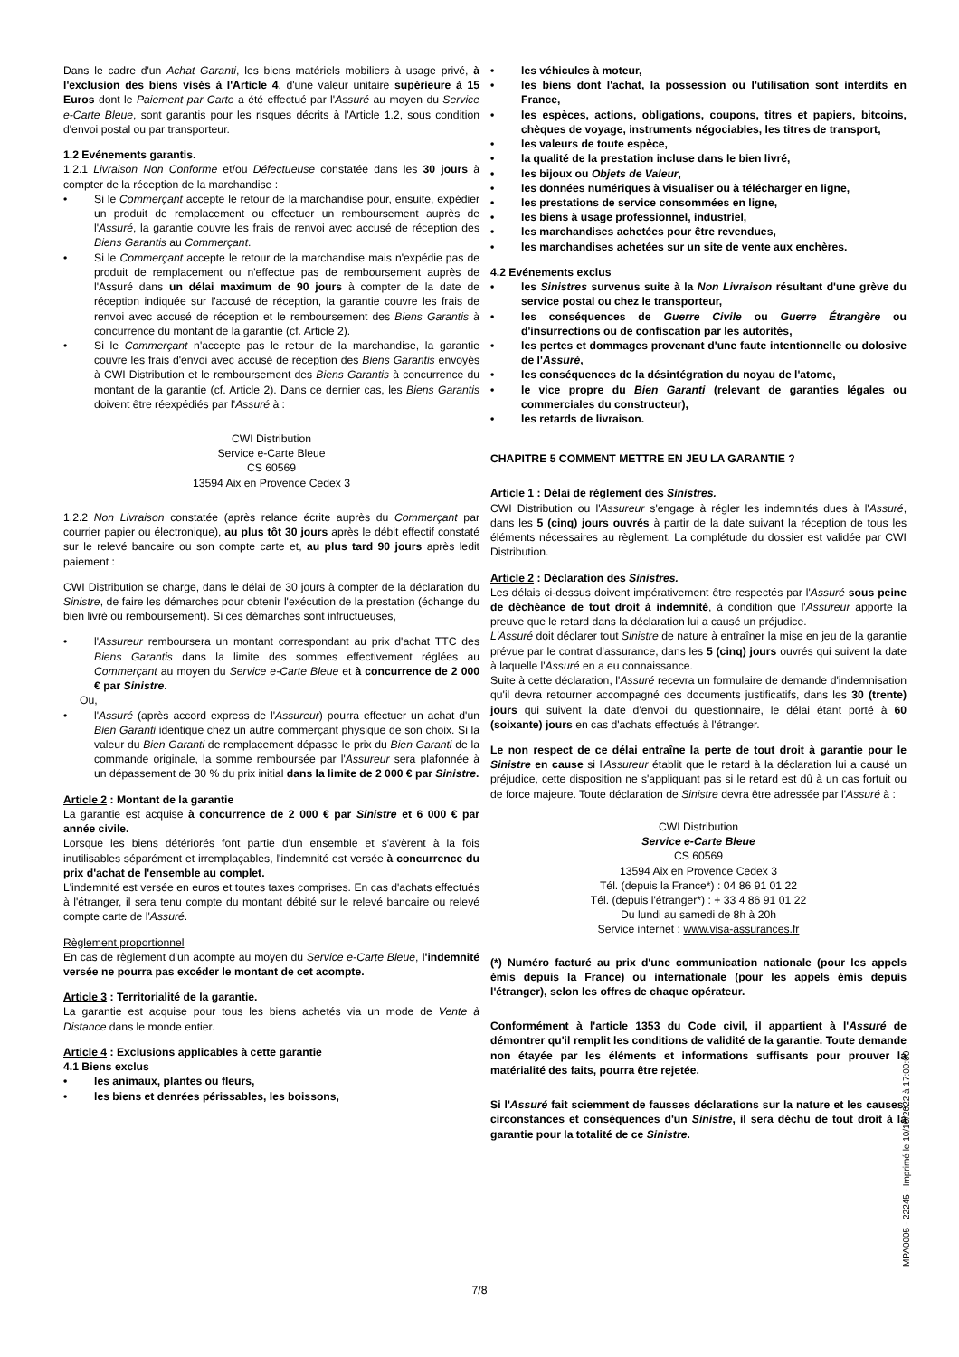Dans le cadre d'un Achat Garanti, les biens matériels mobiliers à usage privé, à l'exclusion des biens visés à l'Article 4, d'une valeur unitaire supérieure à 15 Euros dont le Paiement par Carte a été effectué par l'Assuré au moyen du Service e-Carte Bleue, sont garantis pour les risques décrits à l'Article 1.2, sous condition d'envoi postal ou par transporteur.
1.2 Evénements garantis.
1.2.1 Livraison Non Conforme et/ou Défectueuse constatée dans les 30 jours à compter de la réception de la marchandise :
• Si le Commerçant accepte le retour de la marchandise pour, ensuite, expédier un produit de remplacement ou effectuer un remboursement auprès de l'Assuré, la garantie couvre les frais de renvoi avec accusé de réception des Biens Garantis au Commerçant.
• Si le Commerçant accepte le retour de la marchandise mais n'expédie pas de produit de remplacement ou n'effectue pas de remboursement auprès de l'Assuré dans un délai maximum de 90 jours à compter de la date de réception indiquée sur l'accusé de réception, la garantie couvre les frais de renvoi avec accusé de réception et le remboursement des Biens Garantis à concurrence du montant de la garantie (cf. Article 2).
• Si le Commerçant n'accepte pas le retour de la marchandise, la garantie couvre les frais d'envoi avec accusé de réception des Biens Garantis envoyés à CWI Distribution et le remboursement des Biens Garantis à concurrence du montant de la garantie (cf. Article 2). Dans ce dernier cas, les Biens Garantis doivent être réexpédiés par l'Assuré à :
CWI Distribution
Service e-Carte Bleue
CS 60569
13594 Aix en Provence Cedex 3
1.2.2 Non Livraison constatée (après relance écrite auprès du Commerçant par courrier papier ou électronique), au plus tôt 30 jours après le débit effectif constaté sur le relevé bancaire ou son compte carte et, au plus tard 90 jours après ledit paiement :
CWI Distribution se charge, dans le délai de 30 jours à compter de la déclaration du Sinistre, de faire les démarches pour obtenir l'exécution de la prestation (échange du bien livré ou remboursement). Si ces démarches sont infructueuses,
• l'Assureur remboursera un montant correspondant au prix d'achat TTC des Biens Garantis dans la limite des sommes effectivement réglées au Commerçant au moyen du Service e-Carte Bleue et à concurrence de 2 000 € par Sinistre.
Ou,
• l'Assuré (après accord express de l'Assureur) pourra effectuer un achat d'un Bien Garanti identique chez un autre commerçant physique de son choix. Si la valeur du Bien Garanti de remplacement dépasse le prix du Bien Garanti de la commande originale, la somme remboursée par l'Assureur sera plafonnée à un dépassement de 30 % du prix initial dans la limite de 2 000 € par Sinistre.
Article 2 : Montant de la garantie
La garantie est acquise à concurrence de 2 000 € par Sinistre et 6 000 € par année civile.
Lorsque les biens détériorés font partie d'un ensemble et s'avèrent à la fois inutilisables séparément et irremplaçables, l'indemnité est versée à concurrence du prix d'achat de l'ensemble au complet.
L'indemnité est versée en euros et toutes taxes comprises. En cas d'achats effectués à l'étranger, il sera tenu compte du montant débité sur le relevé bancaire ou relevé compte carte de l'Assuré.
Règlement proportionnel
En cas de règlement d'un acompte au moyen du Service e-Carte Bleue, l'indemnité versée ne pourra pas excéder le montant de cet acompte.
Article 3 : Territorialité de la garantie.
La garantie est acquise pour tous les biens achetés via un mode de Vente à Distance dans le monde entier.
Article 4 : Exclusions applicables à cette garantie
4.1 Biens exclus
• les animaux, plantes ou fleurs,
• les biens et denrées périssables, les boissons,
• les véhicules à moteur,
• les biens dont l'achat, la possession ou l'utilisation sont interdits en France,
• les espèces, actions, obligations, coupons, titres et papiers, bitcoins, chèques de voyage, instruments négociables, les titres de transport,
• les valeurs de toute espèce,
• la qualité de la prestation incluse dans le bien livré,
• les bijoux ou Objets de Valeur,
• les données numériques à visualiser ou à télécharger en ligne,
• les prestations de service consommées en ligne,
• les biens à usage professionnel, industriel,
• les marchandises achetées pour être revendues,
• les marchandises achetées sur un site de vente aux enchères.
4.2 Evénements exclus
• les Sinistres survenus suite à la Non Livraison résultant d'une grève du service postal ou chez le transporteur,
• les conséquences de Guerre Civile ou Guerre Étrangère ou d'insurrections ou de confiscation par les autorités,
• les pertes et dommages provenant d'une faute intentionnelle ou dolosive de l'Assuré,
• les conséquences de la désintégration du noyau de l'atome,
• le vice propre du Bien Garanti (relevant de garanties légales ou commerciales du constructeur),
• les retards de livraison.
CHAPITRE 5 COMMENT METTRE EN JEU LA GARANTIE ?
Article 1 : Délai de règlement des Sinistres.
CWI Distribution ou l'Assureur s'engage à régler les indemnités dues à l'Assuré, dans les 5 (cinq) jours ouvrés à partir de la date suivant la réception de tous les éléments nécessaires au règlement. La complétude du dossier est validée par CWI Distribution.
Article 2 : Déclaration des Sinistres.
Les délais ci-dessus doivent impérativement être respectés par l'Assuré sous peine de déchéance de tout droit à indemnité, à condition que l'Assureur apporte la preuve que le retard dans la déclaration lui a causé un préjudice.
L'Assuré doit déclarer tout Sinistre de nature à entraîner la mise en jeu de la garantie prévue par le contrat d'assurance, dans les 5 (cinq) jours ouvrés qui suivent la date à laquelle l'Assuré en a eu connaissance.
Suite à cette déclaration, l'Assuré recevra un formulaire de demande d'indemnisation qu'il devra retourner accompagné des documents justificatifs, dans les 30 (trente) jours qui suivent la date d'envoi du questionnaire, le délai étant porté à 60 (soixante) jours en cas d'achats effectués à l'étranger.
Le non respect de ce délai entraîne la perte de tout droit à garantie pour le Sinistre en cause si l'Assureur établit que le retard à la déclaration lui a causé un préjudice, cette disposition ne s'appliquant pas si le retard est dû à un cas fortuit ou de force majeure. Toute déclaration de Sinistre devra être adressée par l'Assuré à :
CWI Distribution
Service e-Carte Bleue
CS 60569
13594 Aix en Provence Cedex 3
Tél. (depuis la France*) : 04 86 91 01 22
Tél. (depuis l'étranger*) : + 33 4 86 91 01 22
Du lundi au samedi de 8h à 20h
Service internet : www.visa-assurances.fr
(*) Numéro facturé au prix d'une communication nationale (pour les appels émis depuis la France) ou internationale (pour les appels émis depuis l'étranger), selon les offres de chaque opérateur.
Conformément à l'article 1353 du Code civil, il appartient à l'Assuré de démontrer qu'il remplit les conditions de validité de la garantie. Toute demande non étayée par les éléments et informations suffisants pour prouver la matérialité des faits, pourra être rejetée.
Si l'Assuré fait sciemment de fausses déclarations sur la nature et les causes, circonstances et conséquences d'un Sinistre, il sera déchu de tout droit à la garantie pour la totalité de ce Sinistre.
MPA0005 - 22245 - Imprimé le 10/10/2022 à 17:00:00 -
7/8